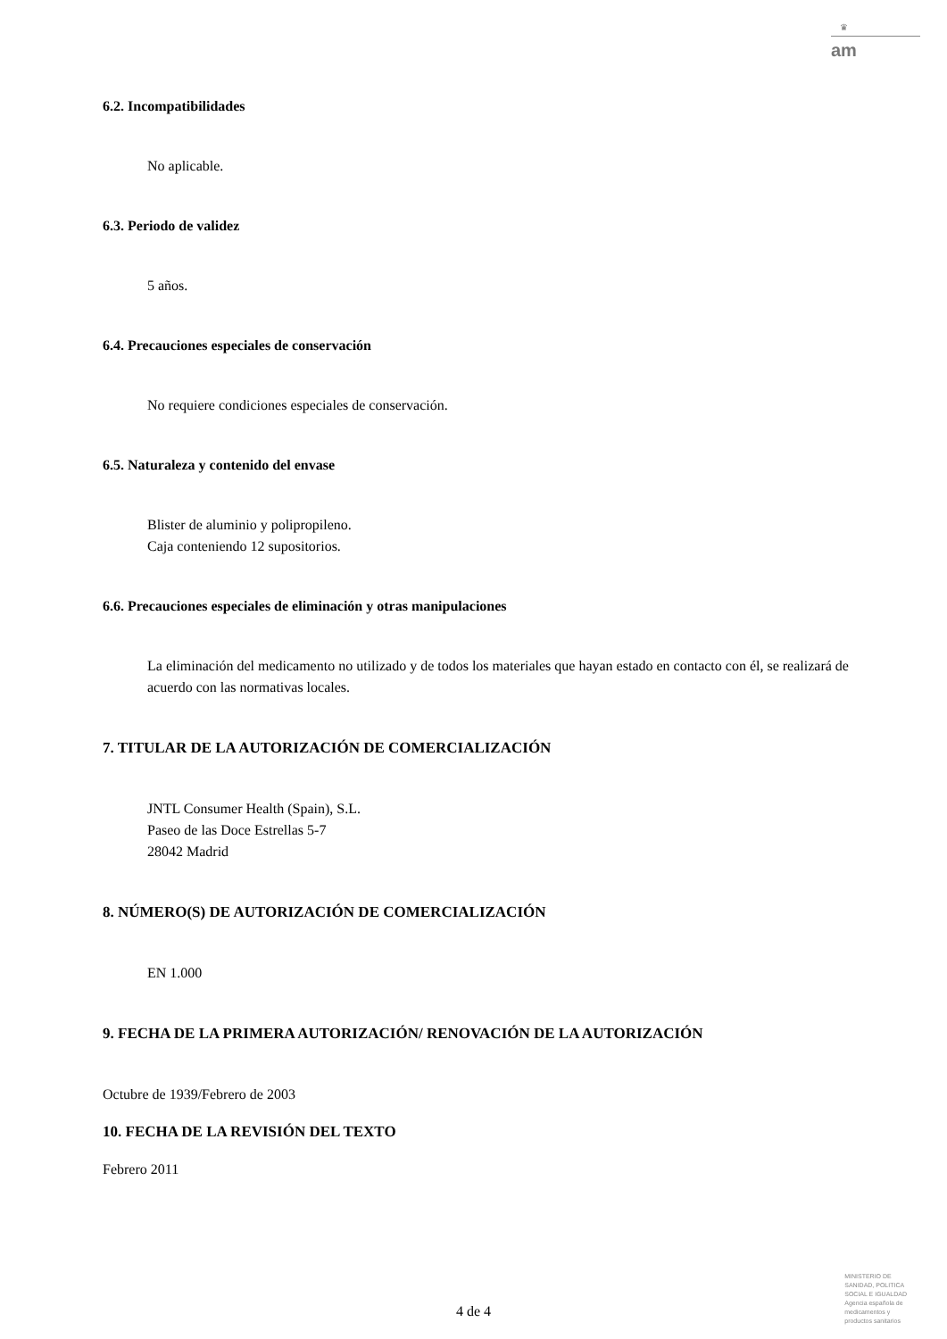♛
am
6.2. Incompatibilidades
No aplicable.
6.3. Periodo de validez
5 años.
6.4. Precauciones especiales de conservación
No requiere condiciones especiales de conservación.
6.5. Naturaleza y contenido del envase
Blister de aluminio y polipropileno.
Caja conteniendo 12 supositorios.
6.6. Precauciones especiales de eliminación y otras manipulaciones
La eliminación del medicamento no utilizado y de todos los materiales que hayan estado en contacto con él, se realizará de acuerdo con las normativas locales.
7. TITULAR DE LA AUTORIZACIÓN DE COMERCIALIZACIÓN
JNTL Consumer Health (Spain), S.L.
Paseo de las Doce Estrellas 5-7
28042 Madrid
8. NÚMERO(S) DE AUTORIZACIÓN DE COMERCIALIZACIÓN
EN 1.000
9. FECHA DE LA PRIMERA AUTORIZACIÓN/ RENOVACIÓN DE LA AUTORIZACIÓN
Octubre de 1939/Febrero de 2003
10. FECHA DE LA REVISIÓN DEL TEXTO
Febrero 2011
4 de 4
MINISTERIO DE
SANIDAD, POLITICA
SOCIAL E IGUALDAD
Agencia española de
medicamentos y
productos sanitarios